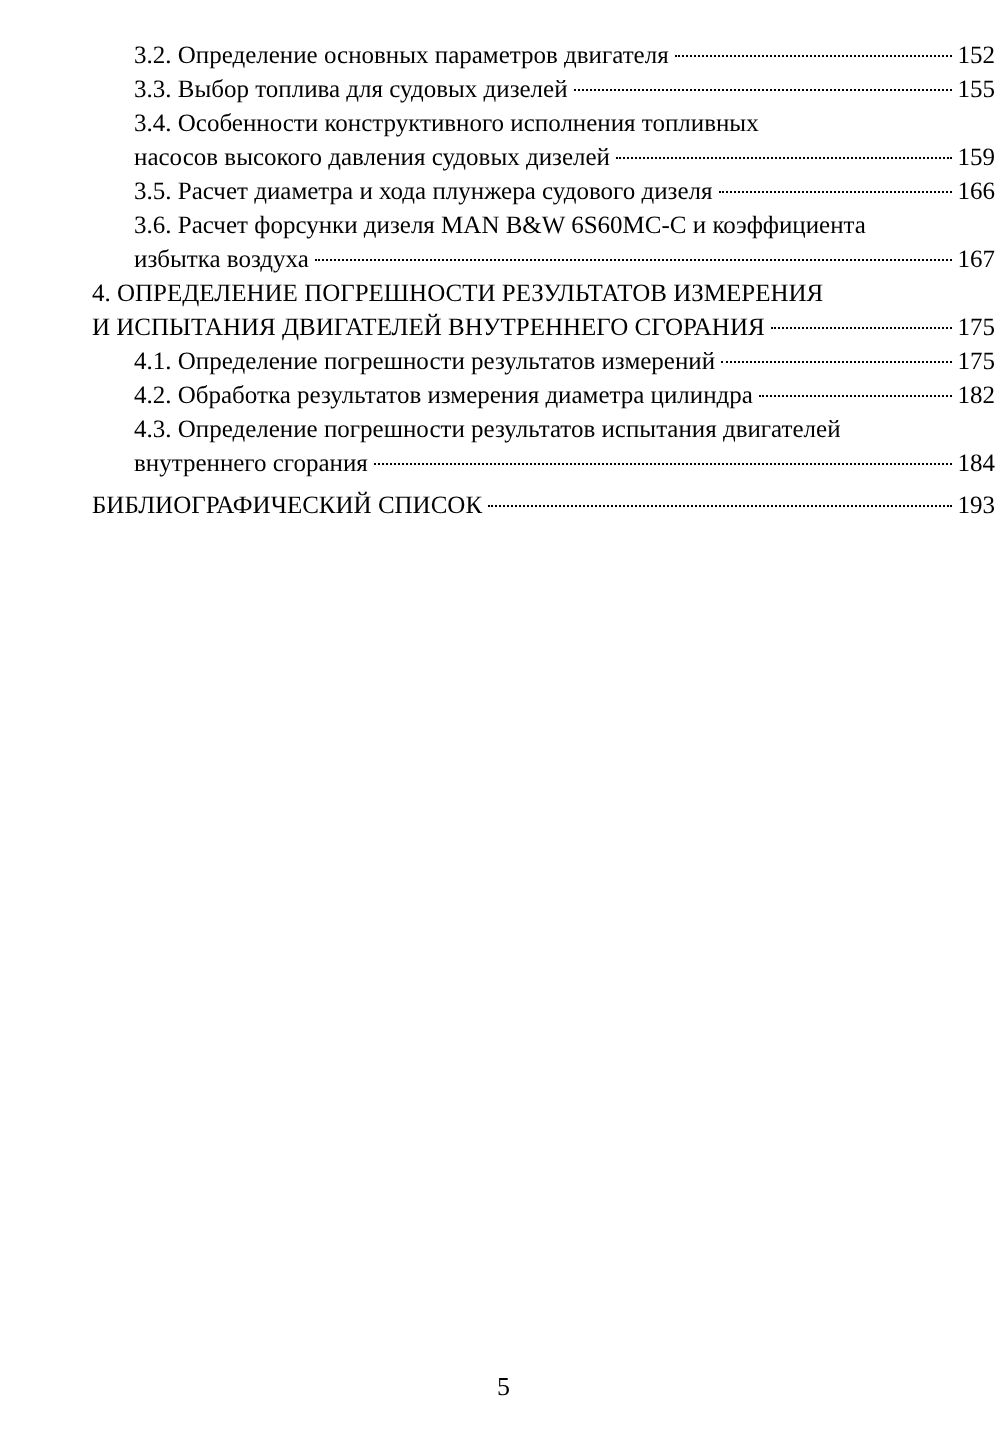3.2. Определение основных параметров двигателя 152
3.3. Выбор топлива для судовых дизелей 155
3.4. Особенности конструктивного исполнения топливных
насосов высокого давления судовых дизелей 159
3.5. Расчет диаметра и хода плунжера судового дизеля 166
3.6. Расчет форсунки дизеля MAN B&W 6S60MC-C и коэффициента
избытка воздуха 167
4. ОПРЕДЕЛЕНИЕ ПОГРЕШНОСТИ РЕЗУЛЬТАТОВ ИЗМЕРЕНИЯ
И ИСПЫТАНИЯ ДВИГАТЕЛЕЙ ВНУТРЕННЕГО СГОРАНИЯ 175
4.1. Определение погрешности результатов измерений 175
4.2. Обработка результатов измерения диаметра цилиндра 182
4.3. Определение погрешности результатов испытания двигателей
внутреннего сгорания 184
БИБЛИОГРАФИЧЕСКИЙ СПИСОК 193
5